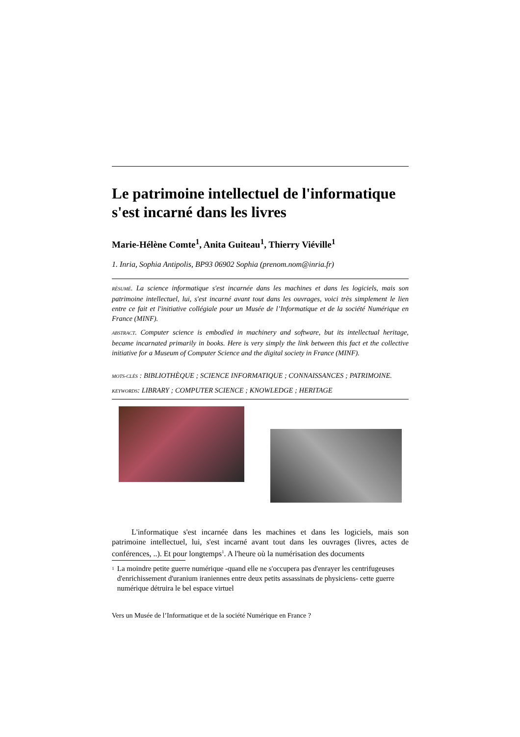Le patrimoine intellectuel de l'informatique s'est incarné dans les livres
Marie-Hélène Comte<sup>1</sup>, Anita Guiteau<sup>1</sup>, Thierry Viéville<sup>1</sup>
1. Inria, Sophia Antipolis, BP93 06902 Sophia (prenom.nom@inria.fr)
RÉSUMÉ. La science informatique s'est incarnée dans les machines et dans les logiciels, mais son patrimoine intellectuel, lui, s'est incarné avant tout dans les ouvrages, voici très simplement le lien entre ce fait et l'initiative collégiale pour un Musée de l’Informatique et de la société Numérique en France (MINF).
ABSTRACT. Computer science is embodied in machinery and software, but its intellectual heritage, became incarnated primarily in books. Here is very simply the link between this fact et the collective initiative for a Museum of Computer Science and the digital society in France (MINF).
MOTS-CLÉS : BIBLIOTHÈQUE ; SCIENCE INFORMATIQUE ; CONNAISSANCES ; PATRIMOINE.
KEYWORDS: LIBRARY ; COMPUTER SCIENCE ; KNOWLEDGE ; HERITAGE
L'informatique s'est incarnée dans les machines et dans les logiciels, mais son patrimoine intellectuel, lui, s'est incarné avant tout dans les ouvrages (livres, actes de conférences, ..). Et pour longtemps<sup>1</sup>. A l'heure où la numérisation des documents
<sup>1</sup>
La moindre petite guerre numérique -quand elle ne s'occupera pas d'enrayer les centrifugeuses d'enrichissement d'uranium iraniennes entre deux petits assassinats de physiciens- cette guerre numérique détruira le bel espace virtuel
Vers un Musée de l’Informatique et de la société Numérique en France ?